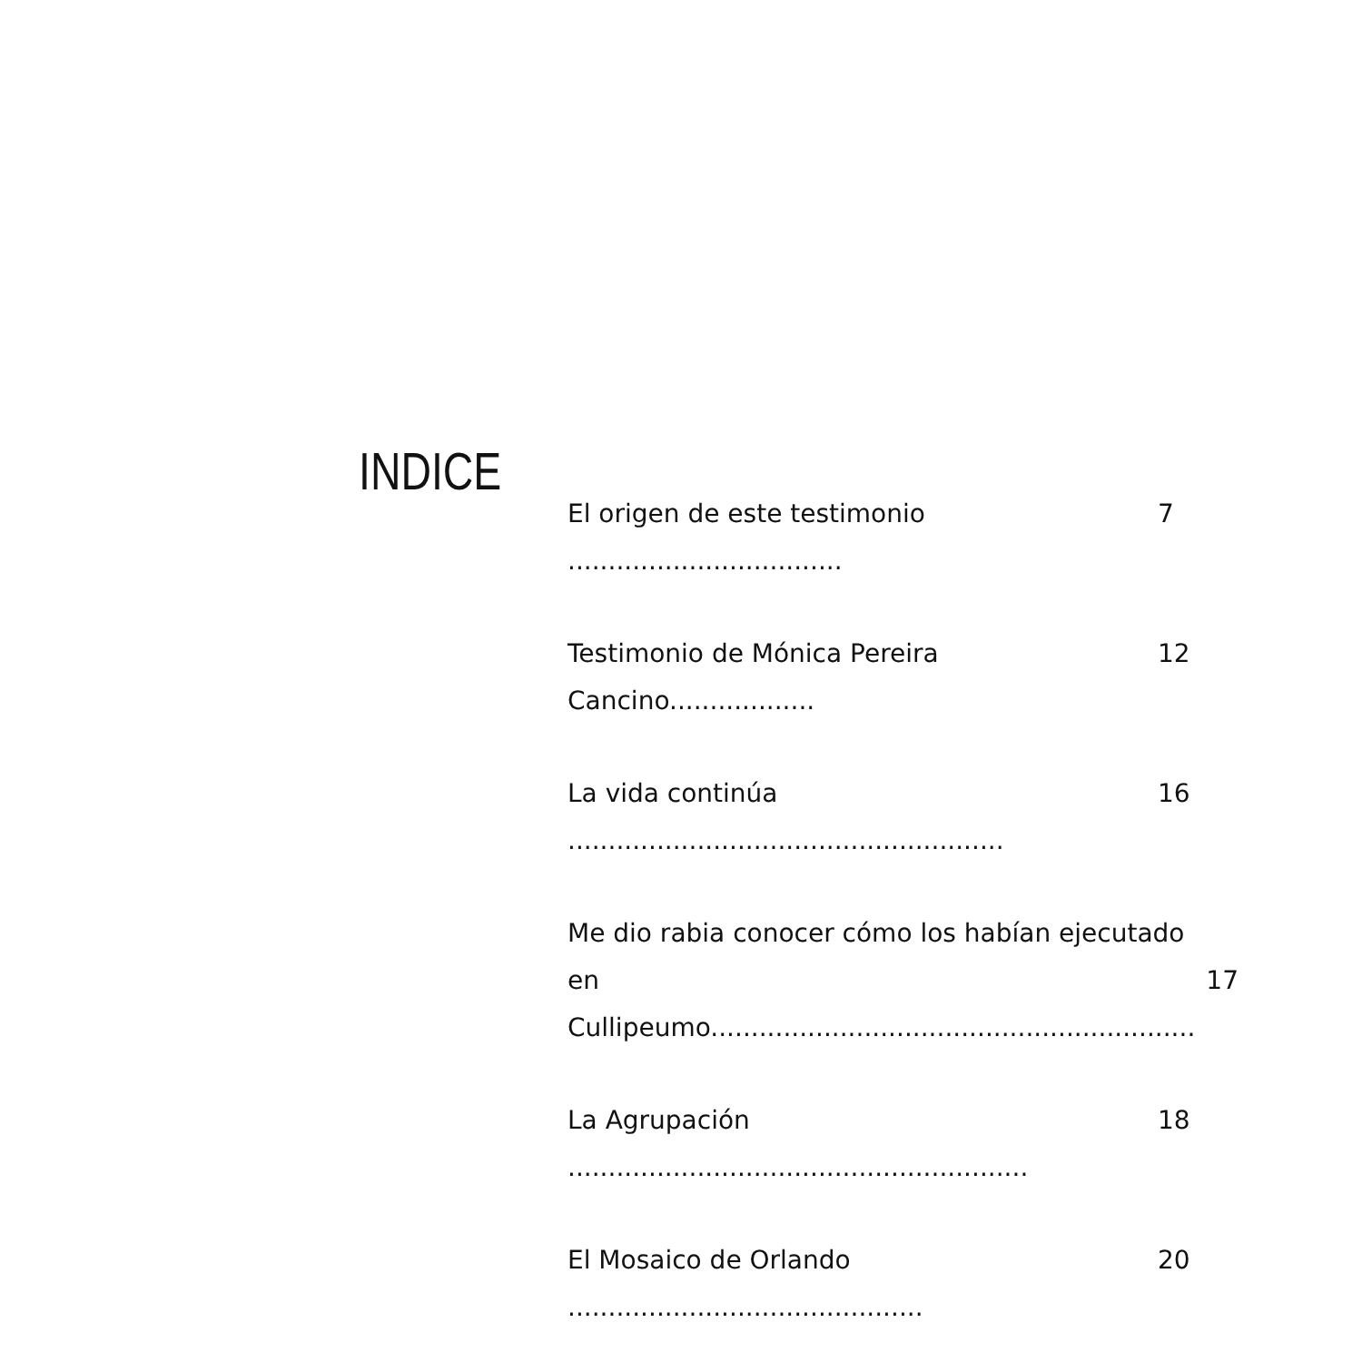INDICE
El origen de este testimonio .................................. 7
Testimonio de Mónica Pereira Cancino.................. 12
La vida continúa ...................................................... 16
Me dio rabia conocer cómo los habían ejecutado
en Cullipeumo............................................................
17
La Agrupación ......................................................... 18
El Mosaico de Orlando ............................................ 20